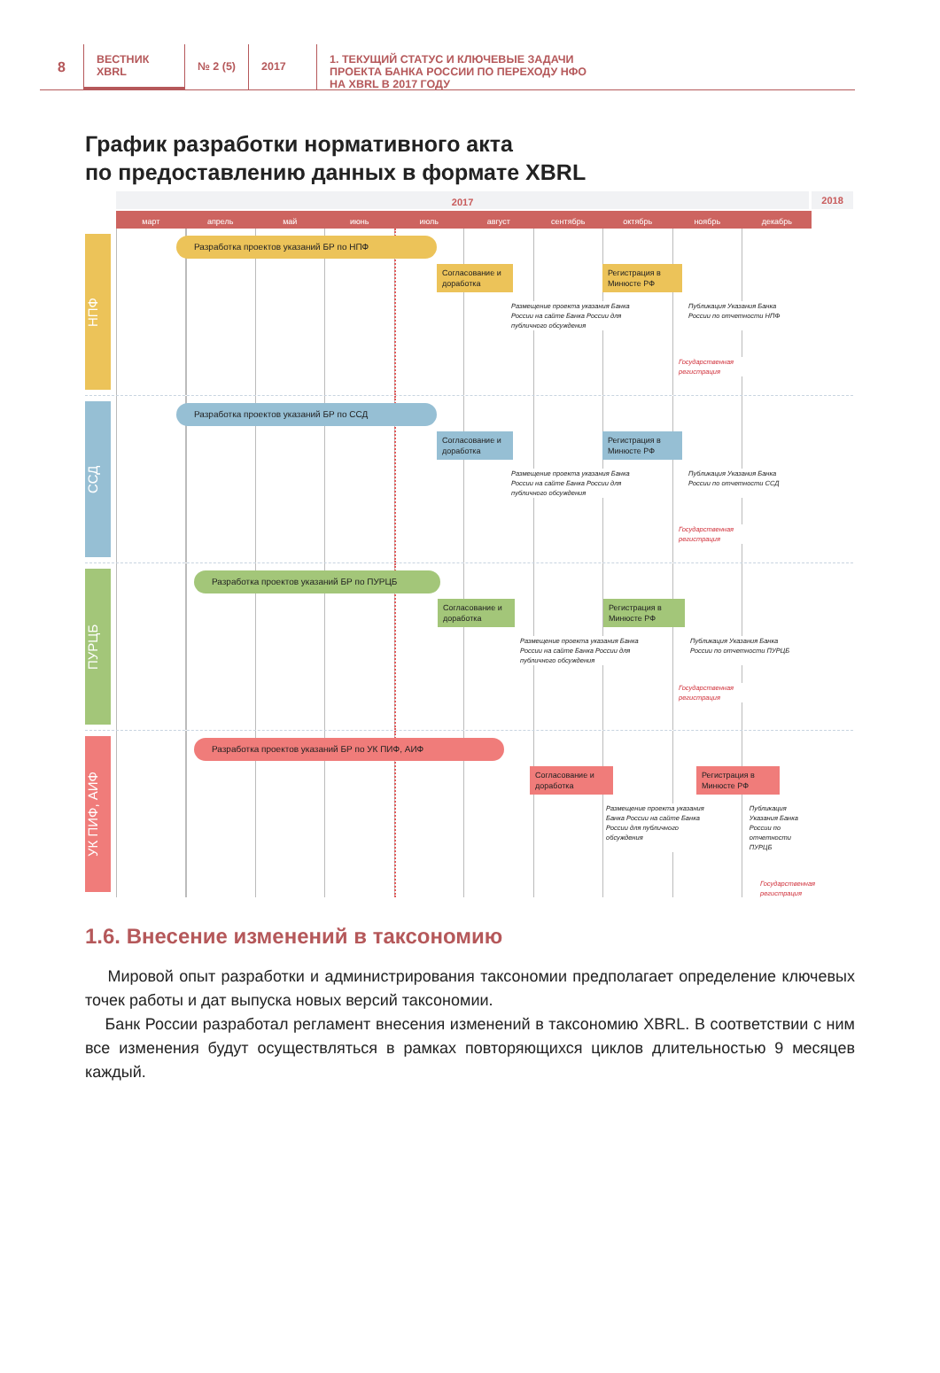8
ВЕСТНИК
XBRL
№ 2 (5) 2017
1. ТЕКУЩИЙ СТАТУС И КЛЮЧЕВЫЕ ЗАДАЧИ
ПРОЕКТА БАНКА РОССИИ ПО ПЕРЕХОДУ НФО
НА XBRL В 2017 ГОДУ
График разработки нормативного акта
по предоставлению данных в формате XBRL
2017
2018
март апрель май июнь июль август сентябрь октябрь ноябрь декабрь
НПФ
Разработка проектов указаний БР по НПФ
Согласование и доработка
Регистрация в Минюсте РФ
Размещение проекта указания Банка России на сайте Банка России для публичного обсуждения
Публикация Указания Банка России по отчетности НПФ
Государственная регистрация
ССД
Разработка проектов указаний БР по ССД
Согласование и доработка
Регистрация в Минюсте РФ
Размещение проекта указания Банка России на сайте Банка России для публичного обсуждения
Публикация Указания Банка России по отчетности ССД
Государственная регистрация
ПУРЦБ
Разработка проектов указаний БР по ПУРЦБ
Согласование и доработка
Регистрация в Минюсте РФ
Размещение проекта указания Банка России на сайте Банка России для публичного обсуждения
Публикация Указания Банка России по отчетности ПУРЦБ
Государственная регистрация
УК ПИФ, АИФ
Разработка проектов указаний БР по УК ПИФ, АИФ
Согласование и доработка
Регистрация в Минюсте РФ
Размещение проекта указания Банка России на сайте Банка России для публичного обсуждения
Публикация Указания Банка России по отчетности ПУРЦБ
Государственная регистрация
1.6. Внесение изменений в таксономию
Мировой опыт разработки и администрирования таксономии предполагает определение ключевых точек работы и дат выпуска новых версий таксономии.
Банк России разработал регламент внесения изменений в таксономию XBRL. В соответ­ствии с ним все изменения будут осуществляться в рамках повторяющихся циклов длитель­ностью 9 месяцев каждый.